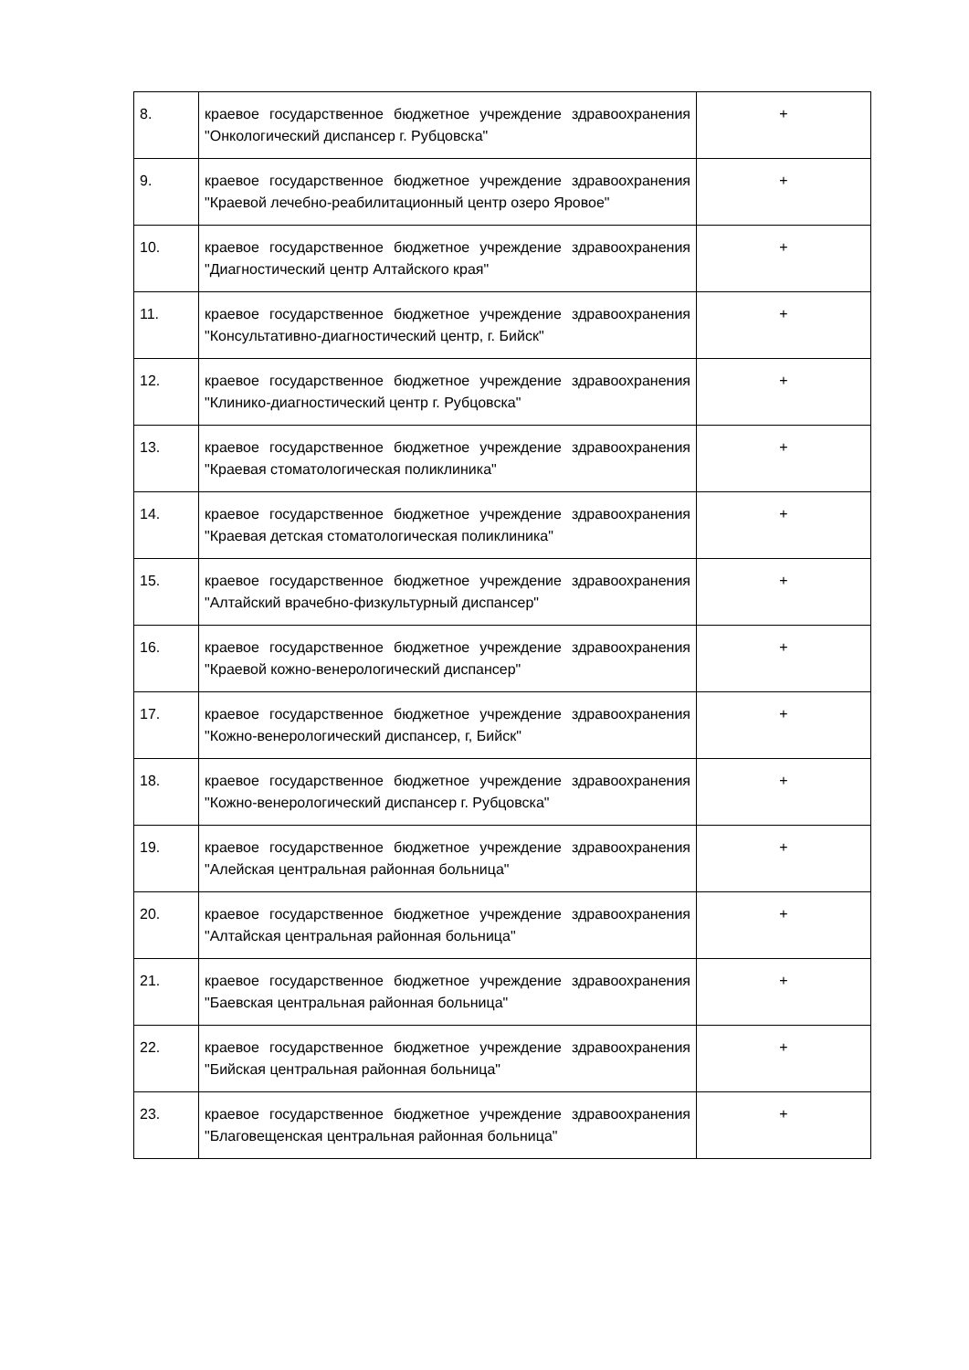| 8. | краевое государственное бюджетное учреждение здравоохранения "Онкологический диспансер г. Рубцовска" | + |
| 9. | краевое государственное бюджетное учреждение здравоохранения "Краевой лечебно-реабилитационный центр озеро Яровое" | + |
| 10. | краевое государственное бюджетное учреждение здравоохранения "Диагностический центр Алтайского края" | + |
| 11. | краевое государственное бюджетное учреждение здравоохранения "Консультативно-диагностический центр, г. Бийск" | + |
| 12. | краевое государственное бюджетное учреждение здравоохранения "Клинико-диагностический центр г. Рубцовска" | + |
| 13. | краевое государственное бюджетное учреждение здравоохранения "Краевая стоматологическая поликлиника" | + |
| 14. | краевое государственное бюджетное учреждение здравоохранения "Краевая детская стоматологическая поликлиника" | + |
| 15. | краевое государственное бюджетное учреждение здравоохранения "Алтайский врачебно-физкультурный диспансер" | + |
| 16. | краевое государственное бюджетное учреждение здравоохранения "Краевой кожно-венерологический диспансер" | + |
| 17. | краевое государственное бюджетное учреждение здравоохранения "Кожно-венерологический диспансер, г, Бийск" | + |
| 18. | краевое государственное бюджетное учреждение здравоохранения "Кожно-венерологический диспансер г. Рубцовска" | + |
| 19. | краевое государственное бюджетное учреждение здравоохранения "Алейская центральная районная больница" | + |
| 20. | краевое государственное бюджетное учреждение здравоохранения "Алтайская центральная районная больница" | + |
| 21. | краевое государственное бюджетное учреждение здравоохранения "Баевская центральная районная больница" | + |
| 22. | краевое государственное бюджетное учреждение здравоохранения "Бийская центральная районная больница" | + |
| 23. | краевое государственное бюджетное учреждение здравоохранения "Благовещенская центральная районная больница" | + |